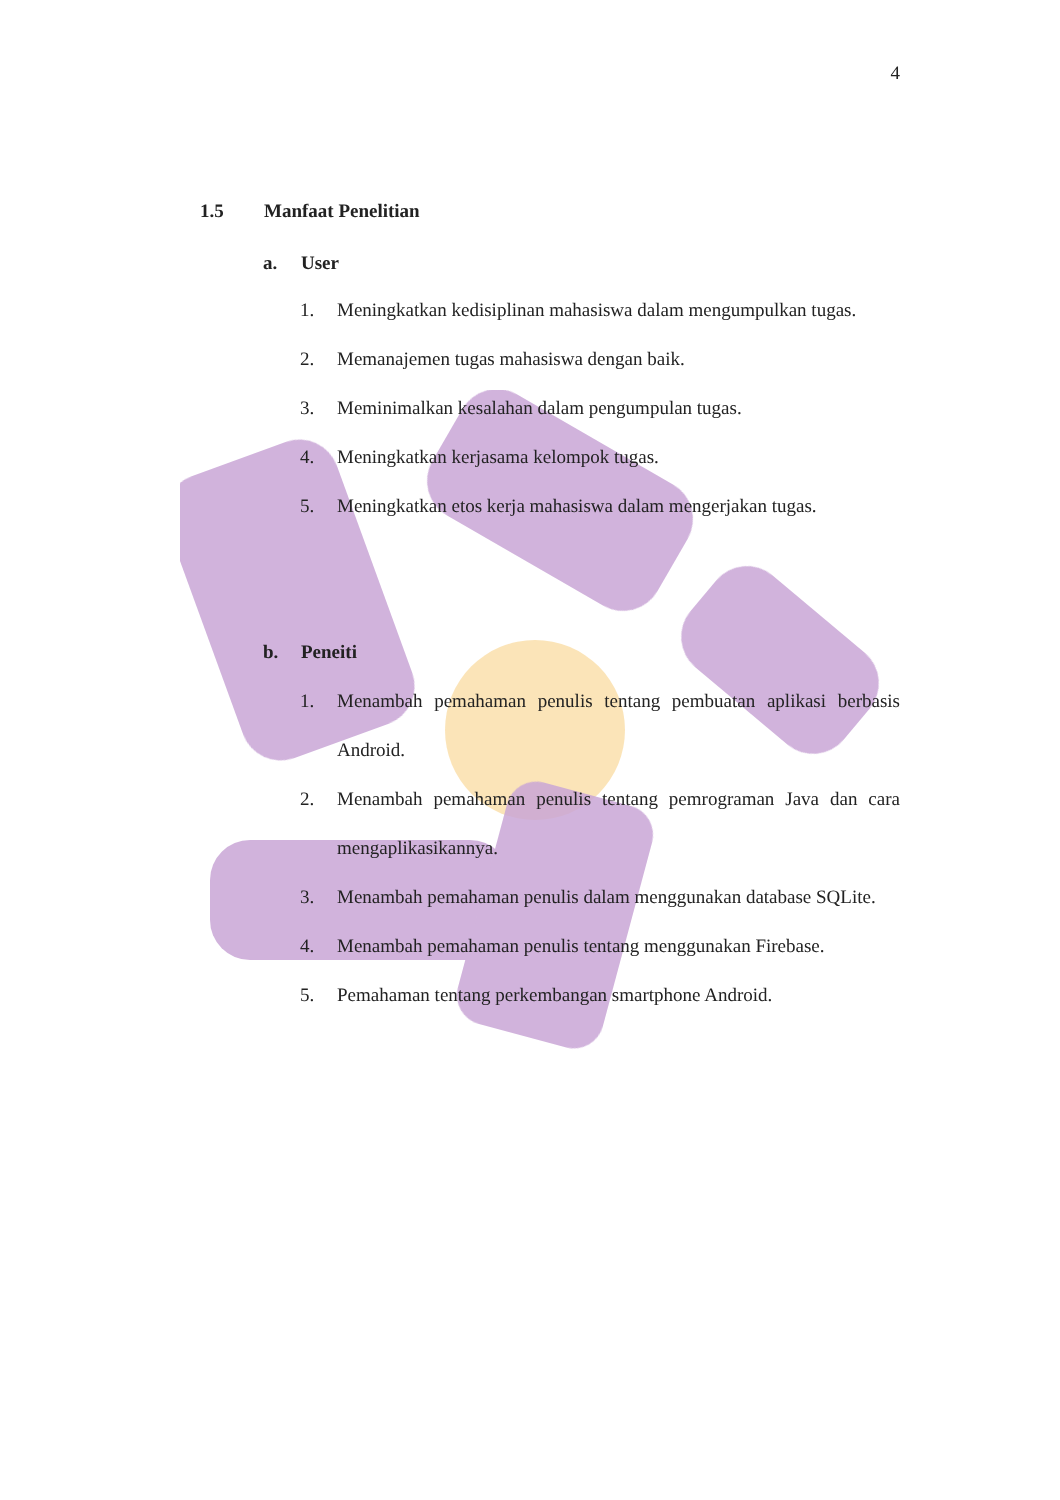4
1.5 Manfaat Penelitian
a. User
1. Meningkatkan kedisiplinan mahasiswa dalam mengumpulkan tugas.
2. Memanajemen tugas mahasiswa dengan baik.
3. Meminimalkan kesalahan dalam pengumpulan tugas.
4. Meningkatkan kerjasama kelompok tugas.
5. Meningkatkan etos kerja mahasiswa dalam mengerjakan tugas.
b. Peneiti
1. Menambah pemahaman penulis tentang pembuatan aplikasi berbasis Android.
2. Menambah pemahaman penulis tentang pemrograman Java dan cara mengaplikasikannya.
3. Menambah pemahaman penulis dalam menggunakan database SQLite.
4. Menambah pemahaman penulis tentang menggunakan Firebase.
5. Pemahaman tentang perkembangan smartphone Android.